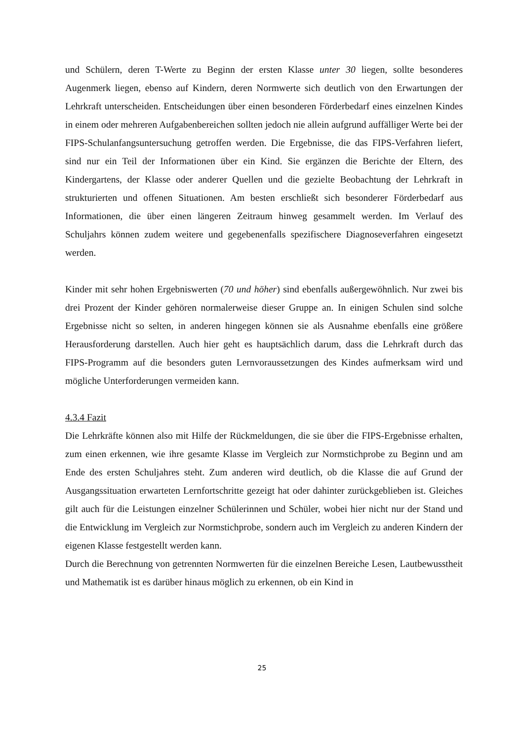und Schülern, deren T-Werte zu Beginn der ersten Klasse unter 30 liegen, sollte besonderes Augenmerk liegen, ebenso auf Kindern, deren Normwerte sich deutlich von den Erwartungen der Lehrkraft unterscheiden. Entscheidungen über einen besonderen Förderbedarf eines einzelnen Kindes in einem oder mehreren Aufgabenbereichen sollten jedoch nie allein aufgrund auffälliger Werte bei der FIPS-Schulanfangsuntersuchung getroffen werden. Die Ergebnisse, die das FIPS-Verfahren liefert, sind nur ein Teil der Informationen über ein Kind. Sie ergänzen die Berichte der Eltern, des Kindergartens, der Klasse oder anderer Quellen und die gezielte Beobachtung der Lehrkraft in strukturierten und offenen Situationen. Am besten erschließt sich besonderer Förderbedarf aus Informationen, die über einen längeren Zeitraum hinweg gesammelt werden. Im Verlauf des Schuljahrs können zudem weitere und gegebenenfalls spezifischere Diagnoseverfahren eingesetzt werden.
Kinder mit sehr hohen Ergebniswerten (70 und höher) sind ebenfalls außergewöhnlich. Nur zwei bis drei Prozent der Kinder gehören normalerweise dieser Gruppe an. In einigen Schulen sind solche Ergebnisse nicht so selten, in anderen hingegen können sie als Ausnahme ebenfalls eine größere Herausforderung darstellen. Auch hier geht es hauptsächlich darum, dass die Lehrkraft durch das FIPS-Programm auf die besonders guten Lernvoraussetzungen des Kindes aufmerksam wird und mögliche Unterforderungen vermeiden kann.
4.3.4 Fazit
Die Lehrkräfte können also mit Hilfe der Rückmeldungen, die sie über die FIPS-Ergebnisse erhalten, zum einen erkennen, wie ihre gesamte Klasse im Vergleich zur Normstichprobe zu Beginn und am Ende des ersten Schuljahres steht. Zum anderen wird deutlich, ob die Klasse die auf Grund der Ausgangssituation erwarteten Lernfortschritte gezeigt hat oder dahinter zurückgeblieben ist. Gleiches gilt auch für die Leistungen einzelner Schülerinnen und Schüler, wobei hier nicht nur der Stand und die Entwicklung im Vergleich zur Normstichprobe, sondern auch im Vergleich zu anderen Kindern der eigenen Klasse festgestellt werden kann.
Durch die Berechnung von getrennten Normwerten für die einzelnen Bereiche Lesen, Lautbewusstheit und Mathematik ist es darüber hinaus möglich zu erkennen, ob ein Kind in
25